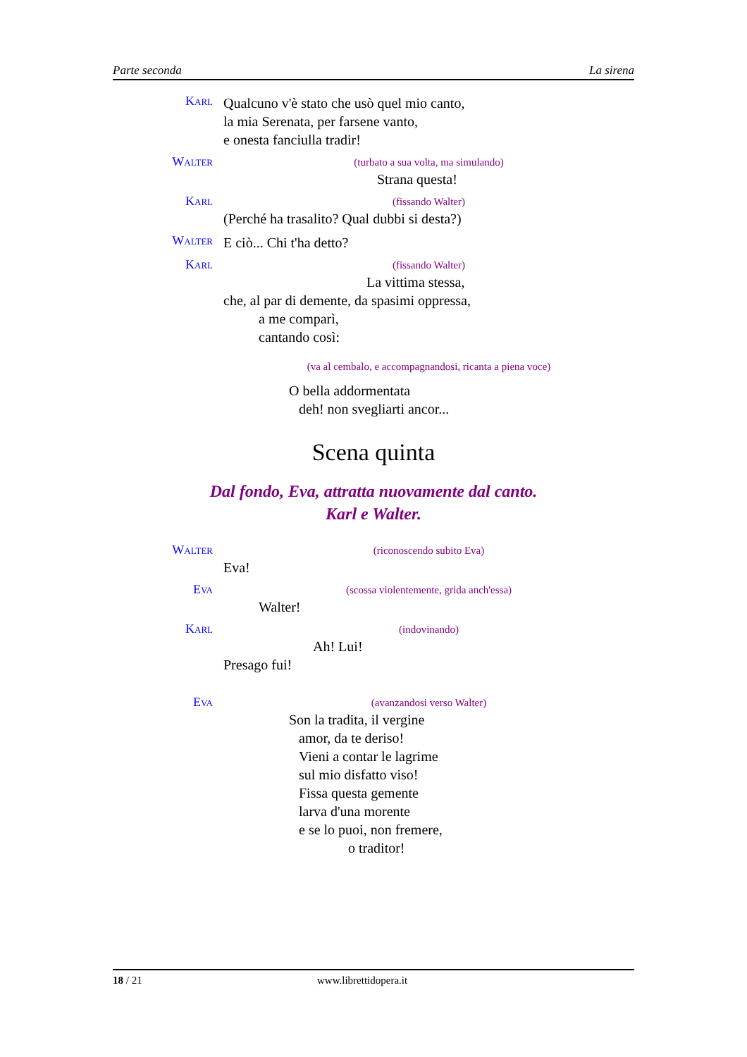Parte seconda La sirena
Karl
Qualcuno v'è stato che usò quel mio canto,
la mia Serenata, per farsene vanto,
e onesta fanciulla tradir!
Walter
(turbato a sua volta, ma simulando)
Strana questa!
Karl
(fissando Walter)
(Perché ha trasalito? Qual dubbi si desta?)
Walter
E ciò... Chi t'ha detto?
Karl
(fissando Walter)
La vittima stessa,
che, al par di demente, da spasimi oppressa,
a me comparì,
cantando così:
(va al cembalo, e accompagnandosi, ricanta a piena voce)
O bella addormentata
deh! non svegliarti ancor...
Scena quinta
Dal fondo, Eva, attratta nuovamente dal canto.
Karl e Walter.
Walter
(riconoscendo subito Eva)
Eva!
Eva
(scossa violentemente, grida anch'essa)
Walter!
Karl
(indovinando)
Ah! Lui!
Presago fui!
Eva
(avanzandosi verso Walter)
Son la tradita, il vergine
amor, da te deriso!
Vieni a contar le lagrime
sul mio disfatto viso!
Fissa questa gemente
larva d'una morente
e se lo puoi, non fremere,
o traditor!
18 / 21 www.librettidopera.it